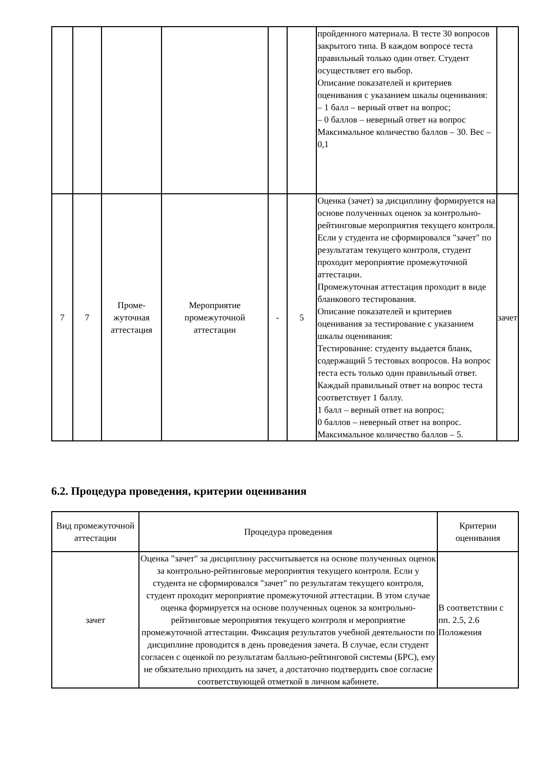| | | | | | | пройденного материала. В тесте 30 вопросов закрытого типа. В каждом вопросе теста правильный только один ответ. Студент осуществляет его выбор. Описание показателей и критериев оценивания с указанием шкалы оценивания: – 1 балл – верный ответ на вопрос; – 0 баллов – неверный ответ на вопрос Максимальное количество баллов – 30. Вес – 0,1 | |
| 7 | 7 | Проме- жуточная аттестация | Мероприятие промежуточной аттестации | - | 5 | Оценка (зачет) за дисциплину формируется на основе полученных оценок за контрольно-рейтинговые мероприятия текущего контроля. Если у студента не сформировался "зачет" по результатам текущего контроля, студент проходит мероприятие промежуточной аттестации. Промежуточная аттестация проходит в виде бланкового тестирования. Описание показателей и критериев оценивания за тестирование с указанием шкалы оценивания: Тестирование: студенту выдается бланк, содержащий 5 тестовых вопросов. На вопрос теста есть только один правильный ответ. Каждый правильный ответ на вопрос теста соответствует 1 баллу. 1 балл – верный ответ на вопрос; 0 баллов – неверный ответ на вопрос. Максимальное количество баллов – 5. | зачет |
6.2. Процедура проведения, критерии оценивания
| Вид промежуточной аттестации | Процедура проведения | Критерии оценивания |
| --- | --- | --- |
| зачет | Оценка "зачет" за дисциплину рассчитывается на основе полученных оценок за контрольно-рейтинговые мероприятия текущего контроля. Если у студента не сформировался "зачет" по результатам текущего контроля, студент проходит мероприятие промежуточной аттестации. В этом случае оценка формируется на основе полученных оценок за контрольно-рейтинговые мероприятия текущего контроля и мероприятие промежуточной аттестации. Фиксация результатов учебной деятельности по дисциплине проводится в день проведения зачета. В случае, если студент согласен с оценкой по результатам балльно-рейтинговой системы (БРС), ему не обязательно приходить на зачет, а достаточно подтвердить свое согласие соответствующей отметкой в личном кабинете. | В соответствии с пп. 2.5, 2.6 Положения |